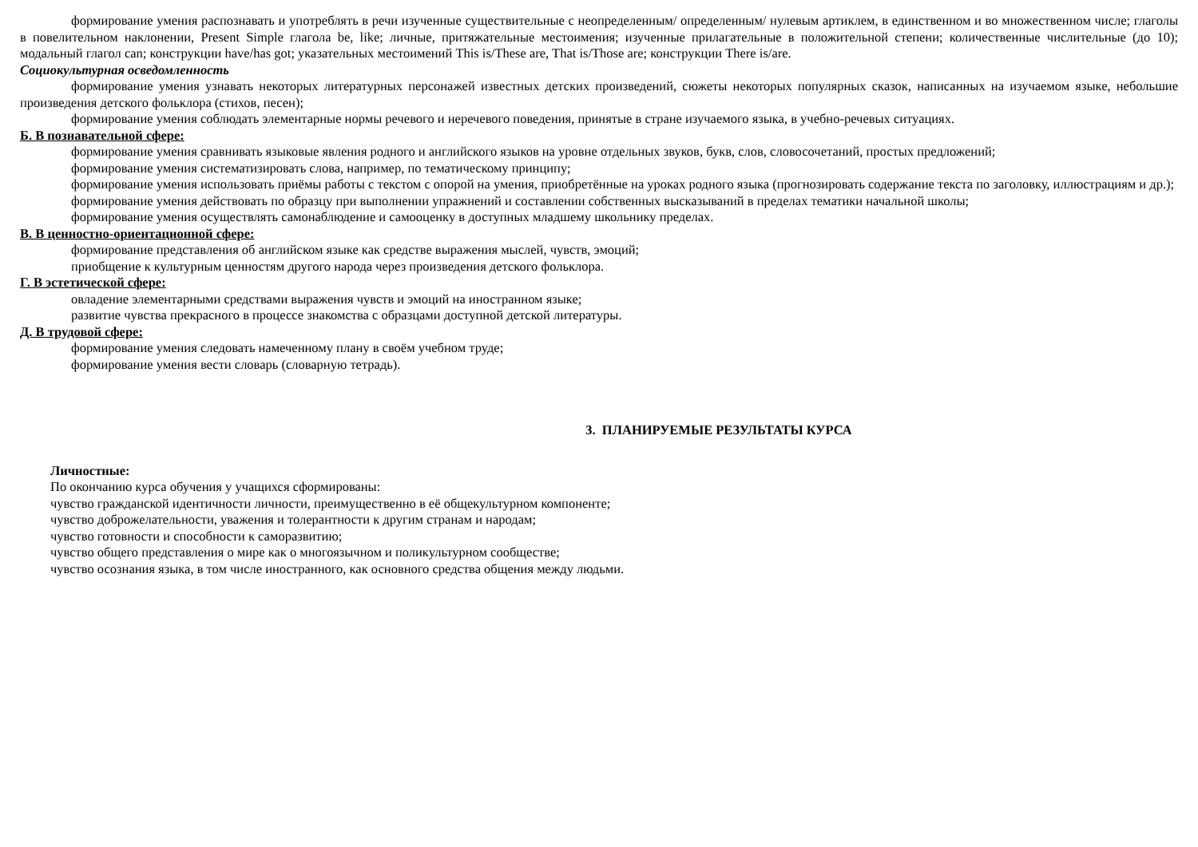формирование умения распознавать и употреблять в речи изученные существительные с неопределенным/ определенным/ нулевым артиклем, в единственном и во множественном числе; глаголы в повелительном наклонении, Present Simple глагола be, like; личные, притяжательные местоимения; изученные прилагательные в положительной степени; количественные числительные (до 10); модальный глагол can; конструкции have/has got; указательных местоимений This is/These are, That is/Those are; конструкции There is/are.
Социокультурная осведомленность
формирование умения узнавать некоторых литературных персонажей известных детских произведений, сюжеты некоторых популярных сказок, написанных на изучаемом языке, небольшие произведения детского фольклора (стихов, песен);
формирование умения соблюдать элементарные нормы речевого и неречевого поведения, принятые в стране изучаемого языка, в учебно-речевых ситуациях.
Б. В познавательной сфере:
формирование умения сравнивать языковые явления родного и английского языков на уровне отдельных звуков, букв, слов, словосочетаний, простых предложений;
формирование умения систематизировать слова, например, по тематическому принципу;
формирование умения использовать приёмы работы с текстом с опорой на умения, приобретённые на уроках родного языка (прогнозировать содержание текста по заголовку, иллюстрациям и др.);
формирование умения действовать по образцу при выполнении упражнений и составлении собственных высказываний в пределах тематики начальной школы;
формирование умения осуществлять самонаблюдение и самооценку в доступных младшему школьнику пределах.
В. В ценностно-ориентационной сфере:
формирование представления об английском языке как средстве выражения мыслей, чувств, эмоций;
приобщение к культурным ценностям другого народа через произведения детского фольклора.
Г. В эстетической сфере:
овладение элементарными средствами выражения чувств и эмоций на иностранном языке;
развитие чувства прекрасного в процессе знакомства с образцами доступной детской литературы.
Д. В трудовой сфере:
формирование умения следовать намеченному плану в своём учебном труде;
формирование умения вести словарь (словарную тетрадь).
3. ПЛАНИРУЕМЫЕ РЕЗУЛЬТАТЫ КУРСА
Личностные:
По окончанию курса обучения у учащихся сформированы:
чувство гражданской идентичности личности, преимущественно в её общекультурном компоненте;
чувство доброжелательности, уважения и толерантности к другим странам и народам;
чувство готовности и способности к саморазвитию;
чувство общего представления о мире как о многоязычном и поликультурном сообществе;
чувство осознания языка, в том числе иностранного, как основного средства общения между людьми.